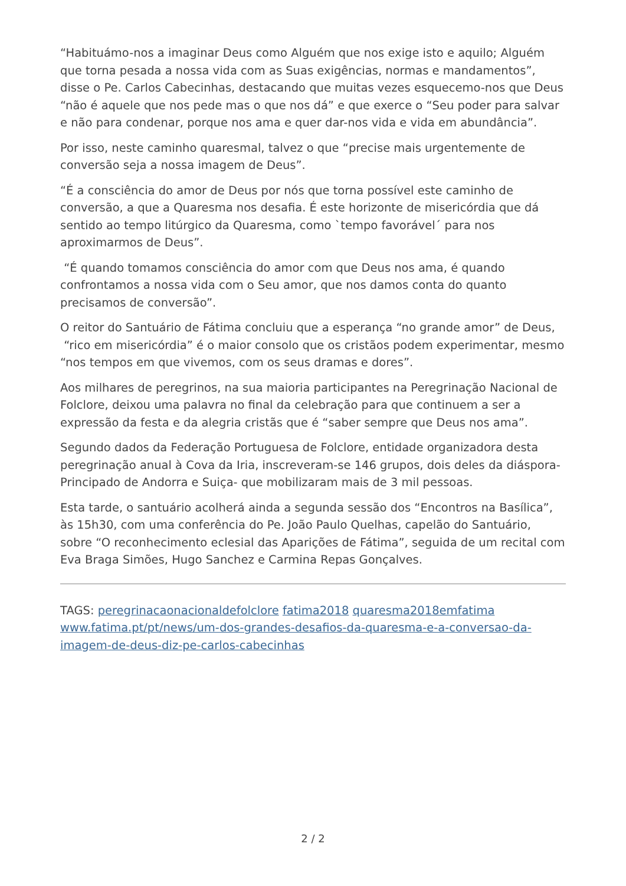“Habituámo-nos a imaginar Deus como Alguém que nos exige isto e aquilo; Alguém que torna pesada a nossa vida com as Suas exigências, normas e mandamentos”, disse o Pe. Carlos Cabecinhas, destacando que muitas vezes esquecemo-nos que Deus “não é aquele que nos pede mas o que nos dá” e que exerce o “Seu poder para salvar e não para condenar, porque nos ama e quer dar-nos vida e vida em abundância”.
Por isso, neste caminho quaresmal, talvez o que “precise mais urgentemente de conversão seja a nossa imagem de Deus”.
“É a consciência do amor de Deus por nós que torna possível este caminho de conversão, a que a Quaresma nos desafia. É este horizonte de misericórdia que dá sentido ao tempo litúrgico da Quaresma, como `tempo favorável´ para nos aproximarmos de Deus”.
“É quando tomamos consciência do amor com que Deus nos ama, é quando confrontamos a nossa vida com o Seu amor, que nos damos conta do quanto precisamos de conversão”.
O reitor do Santuário de Fátima concluiu que a esperança “no grande amor” de Deus, “rico em misericórdia” é o maior consolo que os cristãos podem experimentar, mesmo “nos tempos em que vivemos, com os seus dramas e dores”.
Aos milhares de peregrinos, na sua maioria participantes na Peregrinação Nacional de Folclore, deixou uma palavra no final da celebração para que continuem a ser a expressão da festa e da alegria cristãs que é “saber sempre que Deus nos ama”.
Segundo dados da Federação Portuguesa de Folclore, entidade organizadora desta peregrinação anual à Cova da Iria, inscreveram-se 146 grupos, dois deles da diáspora-Principado de Andorra e Suiça- que mobilizaram mais de 3 mil pessoas.
Esta tarde, o santuário acolherá ainda a segunda sessão dos “Encontros na Basílica”, às 15h30, com uma conferência do Pe. João Paulo Quelhas, capelão do Santuário, sobre “O reconhecimento eclesial das Aparições de Fátima”, seguida de um recital com Eva Braga Simões, Hugo Sanchez e Carmina Repas Gonçalves.
TAGS: peregrinacaonacionaldefolclore fatima2018 quaresma2018emfatima
www.fatima.pt/pt/news/um-dos-grandes-desafios-da-quaresma-e-a-conversao-da-imagem-de-deus-diz-pe-carlos-cabecinhas
2 / 2